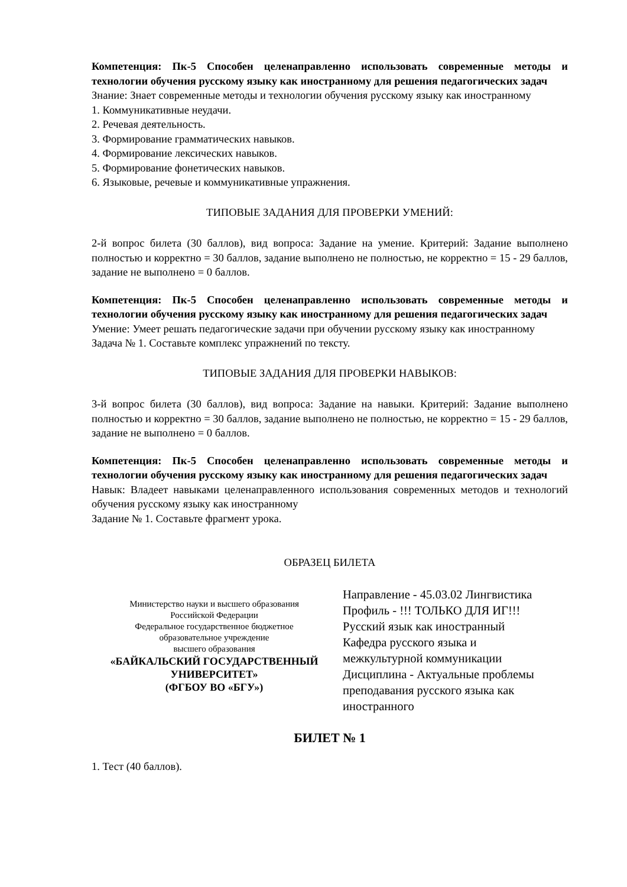Компетенция: Пк-5 Способен целенаправленно использовать современные методы и технологии обучения русскому языку как иностранному для решения педагогических задач
Знание: Знает современные методы и технологии обучения русскому языку как иностранному
1. Коммуникативные неудачи.
2. Речевая деятельность.
3. Формирование грамматических навыков.
4. Формирование лексических навыков.
5. Формирование фонетических навыков.
6. Языковые, речевые и коммуникативные упражнения.
ТИПОВЫЕ ЗАДАНИЯ ДЛЯ ПРОВЕРКИ УМЕНИЙ:
2-й вопрос билета (30 баллов), вид вопроса: Задание на умение. Критерий: Задание выполнено полностью и корректно = 30 баллов, задание выполнено не полностью, не корректно = 15 - 29 баллов, задание не выполнено = 0 баллов.
Компетенция: Пк-5 Способен целенаправленно использовать современные методы и технологии обучения русскому языку как иностранному для решения педагогических задач
Умение: Умеет решать педагогические задачи при обучении русскому языку как иностранному
Задача № 1. Составьте комплекс упражнений по тексту.
ТИПОВЫЕ ЗАДАНИЯ ДЛЯ ПРОВЕРКИ НАВЫКОВ:
3-й вопрос билета (30 баллов), вид вопроса: Задание на навыки. Критерий: Задание выполнено полностью и корректно = 30 баллов, задание выполнено не полностью, не корректно = 15 - 29 баллов, задание не выполнено = 0 баллов.
Компетенция: Пк-5 Способен целенаправленно использовать современные методы и технологии обучения русскому языку как иностранному для решения педагогических задач
Навык: Владеет навыками целенаправленного использования современных методов и технологий обучения русскому языку как иностранному
Задание № 1. Составьте фрагмент урока.
ОБРАЗЕЦ БИЛЕТА
Министерство науки и высшего образования
Российской Федерации
Федеральное государственное бюджетное
образовательное учреждение
высшего образования
«БАЙКАЛЬСКИЙ ГОСУДАРСТВЕННЫЙ
УНИВЕРСИТЕТ»
(ФГБОУ ВО «БГУ»)
Направление - 45.03.02 Лингвистика
Профиль - !!! ТОЛЬКО ДЛЯ ИГ!!!
Русский язык как иностранный
Кафедра русского языка и
межкультурной коммуникации
Дисциплина - Актуальные проблемы
преподавания русского языка как
иностранного
БИЛЕТ № 1
1. Тест (40 баллов).